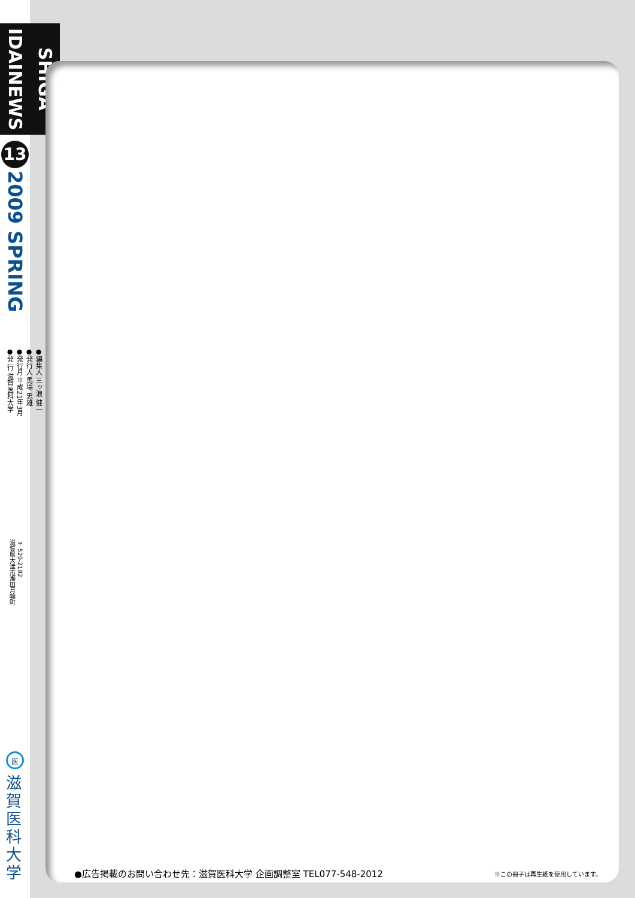SHIGA IDAINEWS
13
2009 SPRING
●編集人 三ッ浪 健一
●発行人 馬場 忠雄
●発行月 平成21年3月
●発 行 滋賀医科大学
〒520-2192
滋賀県大津市瀬田月輪町
医
滋賀医科大学
●広告掲載のお問い合わせ先：滋賀医科大学 企画調整室 TEL077-548-2012
※この冊子は再生紙を使用しています。